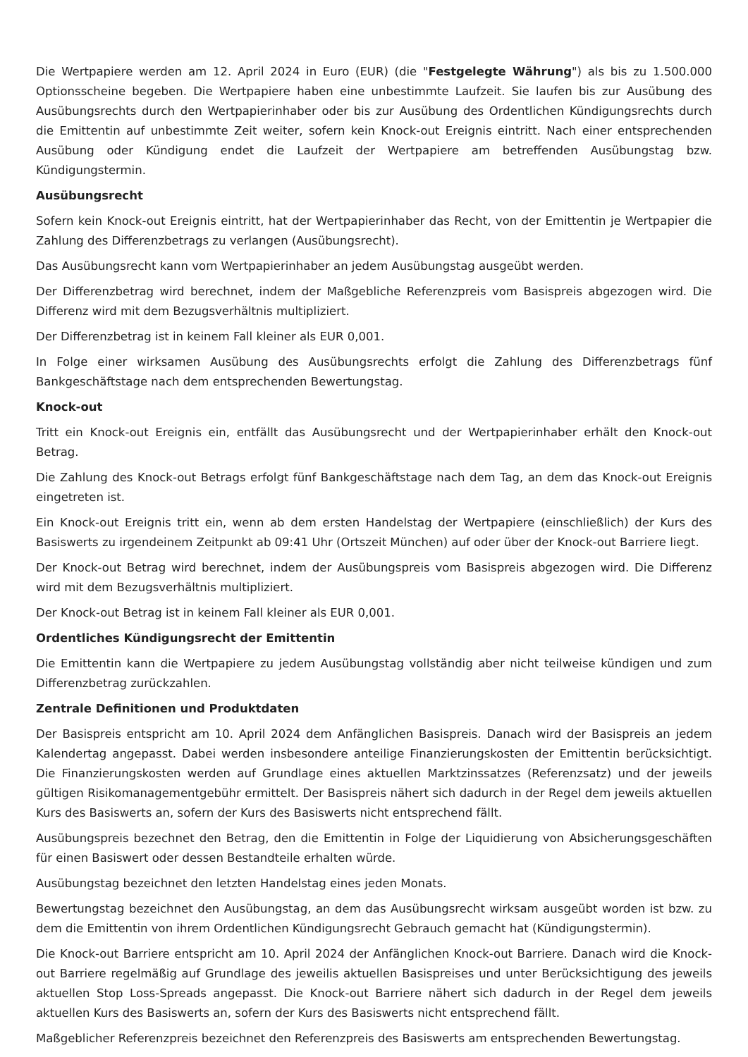Die Wertpapiere werden am 12. April 2024 in Euro (EUR) (die "Festgelegte Währung") als bis zu 1.500.000 Optionsscheine begeben. Die Wertpapiere haben eine unbestimmte Laufzeit. Sie laufen bis zur Ausübung des Ausübungsrechts durch den Wertpapierinhaber oder bis zur Ausübung des Ordentlichen Kündigungsrechts durch die Emittentin auf unbestimmte Zeit weiter, sofern kein Knock-out Ereignis eintritt. Nach einer entsprechenden Ausübung oder Kündigung endet die Laufzeit der Wertpapiere am betreffenden Ausübungstag bzw. Kündigungstermin.
Ausübungsrecht
Sofern kein Knock-out Ereignis eintritt, hat der Wertpapierinhaber das Recht, von der Emittentin je Wertpapier die Zahlung des Differenzbetrags zu verlangen (Ausübungsrecht).
Das Ausübungsrecht kann vom Wertpapierinhaber an jedem Ausübungstag ausgeübt werden.
Der Differenzbetrag wird berechnet, indem der Maßgebliche Referenzpreis vom Basispreis abgezogen wird. Die Differenz wird mit dem Bezugsverhältnis multipliziert.
Der Differenzbetrag ist in keinem Fall kleiner als EUR 0,001.
In Folge einer wirksamen Ausübung des Ausübungsrechts erfolgt die Zahlung des Differenzbetrags fünf Bankgeschäftstage nach dem entsprechenden Bewertungstag.
Knock-out
Tritt ein Knock-out Ereignis ein, entfällt das Ausübungsrecht und der Wertpapierinhaber erhält den Knock-out Betrag.
Die Zahlung des Knock-out Betrags erfolgt fünf Bankgeschäftstage nach dem Tag, an dem das Knock-out Ereignis eingetreten ist.
Ein Knock-out Ereignis tritt ein, wenn ab dem ersten Handelstag der Wertpapiere (einschließlich) der Kurs des Basiswerts zu irgendeinem Zeitpunkt ab 09:41 Uhr (Ortszeit München) auf oder über der Knock-out Barriere liegt.
Der Knock-out Betrag wird berechnet, indem der Ausübungspreis vom Basispreis abgezogen wird. Die Differenz wird mit dem Bezugsverhältnis multipliziert.
Der Knock-out Betrag ist in keinem Fall kleiner als EUR 0,001.
Ordentliches Kündigungsrecht der Emittentin
Die Emittentin kann die Wertpapiere zu jedem Ausübungstag vollständig aber nicht teilweise kündigen und zum Differenzbetrag zurückzahlen.
Zentrale Definitionen und Produktdaten
Der Basispreis entspricht am 10. April 2024 dem Anfänglichen Basispreis. Danach wird der Basispreis an jedem Kalendertag angepasst. Dabei werden insbesondere anteilige Finanzierungskosten der Emittentin berücksichtigt. Die Finanzierungskosten werden auf Grundlage eines aktuellen Marktzinssatzes (Referenzsatz) und der jeweils gültigen Risikomanagementgebühr ermittelt. Der Basispreis nähert sich dadurch in der Regel dem jeweils aktuellen Kurs des Basiswerts an, sofern der Kurs des Basiswerts nicht entsprechend fällt.
Ausübungspreis bezechnet den Betrag, den die Emittentin in Folge der Liquidierung von Absicherungsgeschäften für einen Basiswert oder dessen Bestandteile erhalten würde.
Ausübungstag bezeichnet den letzten Handelstag eines jeden Monats.
Bewertungstag bezeichnet den Ausübungstag, an dem das Ausübungsrecht wirksam ausgeübt worden ist bzw. zu dem die Emittentin von ihrem Ordentlichen Kündigungsrecht Gebrauch gemacht hat (Kündigungstermin).
Die Knock-out Barriere entspricht am 10. April 2024 der Anfänglichen Knock-out Barriere. Danach wird die Knock-out Barriere regelmäßig auf Grundlage des jeweilis aktuellen Basispreises und unter Berücksichtigung des jeweils aktuellen Stop Loss-Spreads angepasst. Die Knock-out Barriere nähert sich dadurch in der Regel dem jeweils aktuellen Kurs des Basiswerts an, sofern der Kurs des Basiswerts nicht entsprechend fällt.
Maßgeblicher Referenzpreis bezeichnet den Referenzpreis des Basiswerts am entsprechenden Bewertungstag.